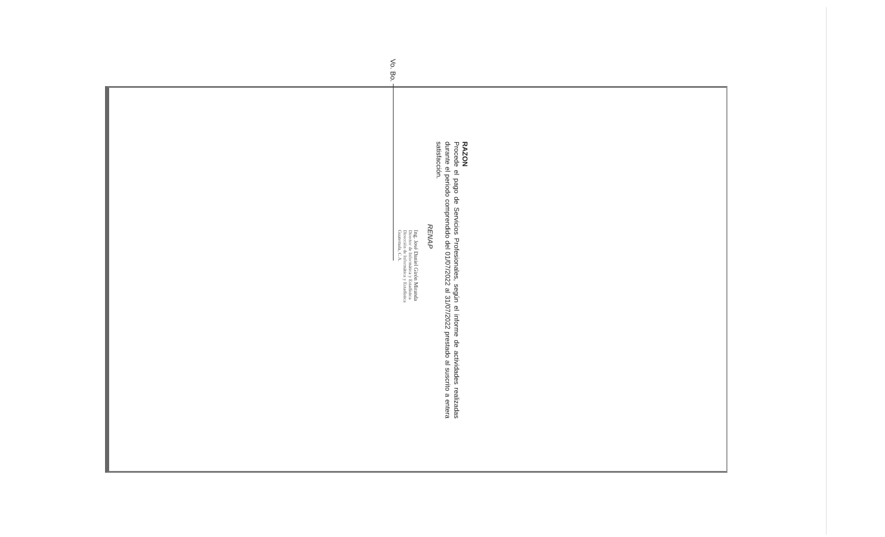RAZON
Procede el pago de Servicios Profesionales, según el informe de actividades realizadas durante el periodo comprendido del 01/07/2022 al 31/07/2022 prestado al suscrito a entera satisfacción.
RENAP
Ing. José Daniel Girón Miranda
Director de Informática y Estadística
Dirección de Informática y Estadística
Guatemala, C.A.
Vo. Bo.